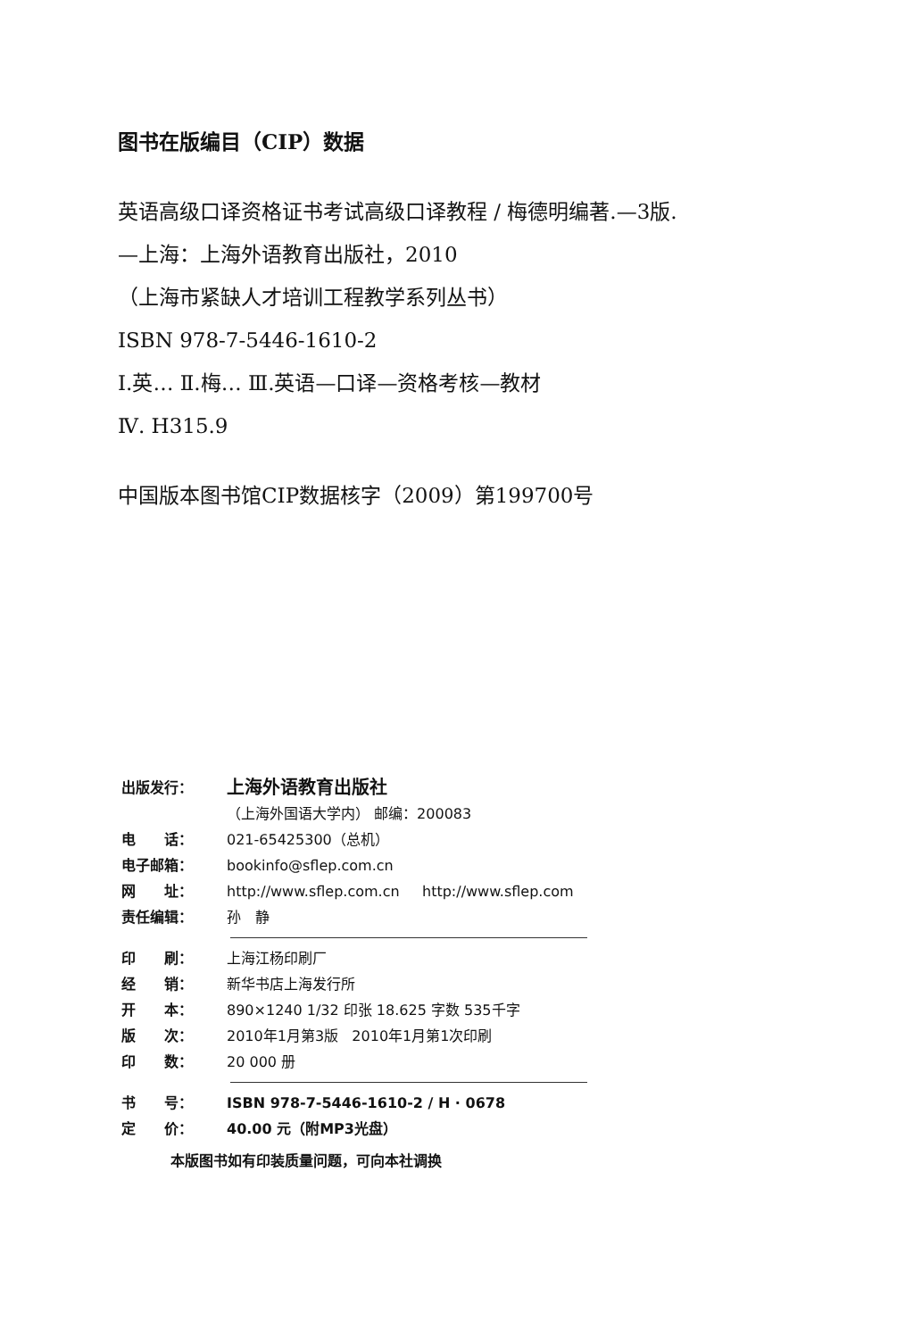图书在版编目（CIP）数据
英语高级口译资格证书考试高级口译教程 / 梅德明编著.—3版.
—上海：上海外语教育出版社，2010
（上海市紧缺人才培训工程教学系列丛书）
ISBN 978-7-5446-1610-2
Ⅰ.英… Ⅱ.梅… Ⅲ.英语—口译—资格考核—教材
Ⅳ. H315.9
中国版本图书馆CIP数据核字（2009）第199700号
出版发行： 上海外语教育出版社
（上海外国语大学内） 邮编：200083
电　　话： 021-65425300（总机）
电子邮箱： bookinfo@sflep.com.cn
网　　址： http://www.sflep.com.cn http://www.sflep.com
责任编辑： 孙　静
印　　刷： 上海江杨印刷厂
经　　销： 新华书店上海发行所
开　　本： 890×1240 1/32 印张 18.625 字数 535千字
版　　次： 2010年1月第3版 2010年1月第1次印刷
印　　数： 20 000 册
书　　号： ISBN 978-7-5446-1610-2 / H · 0678
定　　价： 40.00 元（附MP3光盘）
本版图书如有印装质量问题，可向本社调换